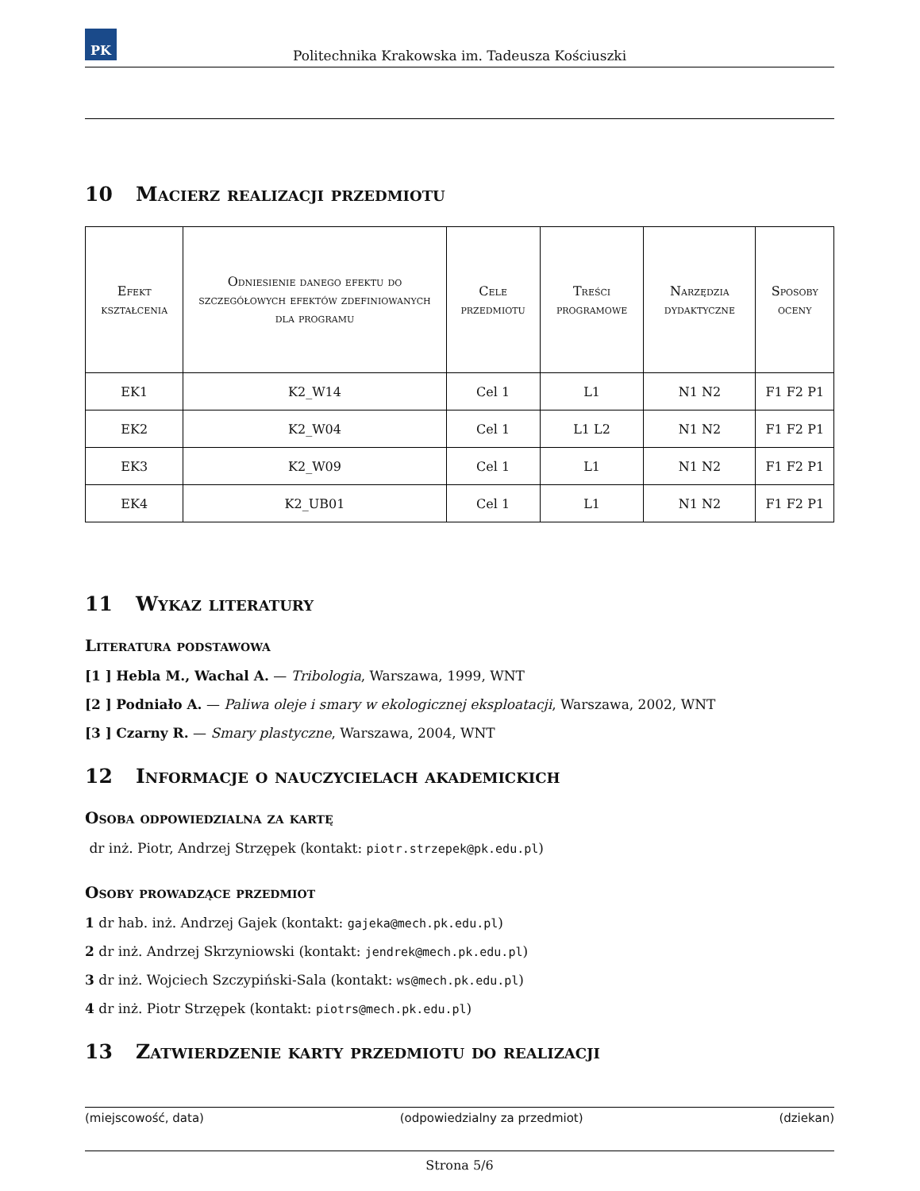PK
Politechnika Krakowska im. Tadeusza Kościuszki
10 Macierz realizacji przedmiotu
| Efekt kształcenia | Odniesienie danego efektu do szczegółowych efektów zdefiniowanych dla programu | Cele przedmiotu | Treści programowe | Narzędzia dydaktyczne | Sposoby oceny |
| --- | --- | --- | --- | --- | --- |
| EK1 | K2_W14 | Cel 1 | L1 | N1 N2 | F1 F2 P1 |
| EK2 | K2_W04 | Cel 1 | L1 L2 | N1 N2 | F1 F2 P1 |
| EK3 | K2_W09 | Cel 1 | L1 | N1 N2 | F1 F2 P1 |
| EK4 | K2_UB01 | Cel 1 | L1 | N1 N2 | F1 F2 P1 |
11 Wykaz literatury
Literatura podstawowa
[1 ] Hebla M., Wachal A. — Tribologia, Warszawa, 1999, WNT
[2 ] Podniało A. — Paliwa oleje i smary w ekologicznej eksploatacji, Warszawa, 2002, WNT
[3 ] Czarny R. — Smary plastyczne, Warszawa, 2004, WNT
12 Informacje o nauczycielach akademickich
Osoba odpowiedzialna za kartę
dr inż. Piotr, Andrzej Strzępek (kontakt: piotr.strzepek@pk.edu.pl)
Osoby prowadzące przedmiot
1 dr hab. inż. Andrzej Gajek (kontakt: gajeka@mech.pk.edu.pl)
2 dr inż. Andrzej Skrzyniowski (kontakt: jendrek@mech.pk.edu.pl)
3 dr inż. Wojciech Szczypiński-Sala (kontakt: ws@mech.pk.edu.pl)
4 dr inż. Piotr Strzępek (kontakt: piotrs@mech.pk.edu.pl)
13 Zatwierdzenie karty przedmiotu do realizacji
(miejscowość, data) (odpowiedzialny za przedmiot) (dziekan)
Strona 5/6